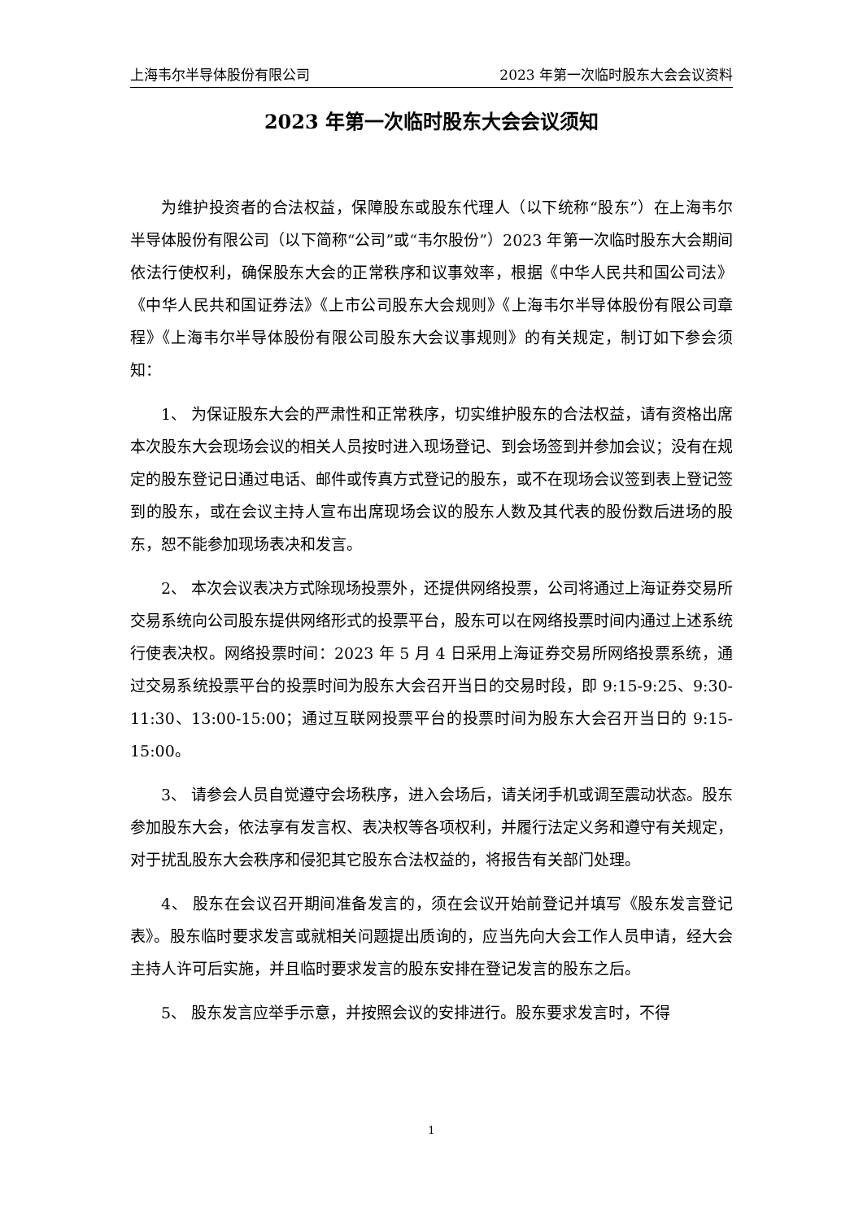上海韦尔半导体股份有限公司 2023 年第一次临时股东大会会议资料
2023 年第一次临时股东大会会议须知
为维护投资者的合法权益，保障股东或股东代理人（以下统称“股东”）在上海韦尔半导体股份有限公司（以下简称“公司”或“韦尔股份”）2023 年第一次临时股东大会期间依法行使权利，确保股东大会的正常秩序和议事效率，根据《中华人民共和国公司法》《中华人民共和国证券法》《上市公司股东大会规则》《上海韦尔半导体股份有限公司章程》《上海韦尔半导体股份有限公司股东大会议事规则》的有关规定，制订如下参会须知：
1、 为保证股东大会的严肃性和正常秩序，切实维护股东的合法权益，请有资格出席本次股东大会现场会议的相关人员按时进入现场登记、到会场签到并参加会议；没有在规定的股东登记日通过电话、邮件或传真方式登记的股东，或不在现场会议签到表上登记签到的股东，或在会议主持人宣布出席现场会议的股东人数及其代表的股份数后进场的股东，恕不能参加现场表决和发言。
2、 本次会议表决方式除现场投票外，还提供网络投票，公司将通过上海证券交易所交易系统向公司股东提供网络形式的投票平台，股东可以在网络投票时间内通过上述系统行使表决权。网络投票时间：2023 年 5 月 4 日采用上海证券交易所网络投票系统，通过交易系统投票平台的投票时间为股东大会召开当日的交易时段，即 9:15-9:25、9:30-11:30、13:00-15:00；通过互联网投票平台的投票时间为股东大会召开当日的 9:15-15:00。
3、 请参会人员自觉遵守会场秩序，进入会场后，请关闭手机或调至震动状态。股东参加股东大会，依法享有发言权、表决权等各项权利，并履行法定义务和遵守有关规定，对于扰乱股东大会秩序和侵犯其它股东合法权益的，将报告有关部门处理。
4、 股东在会议召开期间准备发言的，须在会议开始前登记并填写《股东发言登记表》。股东临时要求发言或就相关问题提出质询的，应当先向大会工作人员申请，经大会主持人许可后实施，并且临时要求发言的股东安排在登记发言的股东之后。
5、 股东发言应举手示意，并按照会议的安排进行。股东要求发言时，不得
1